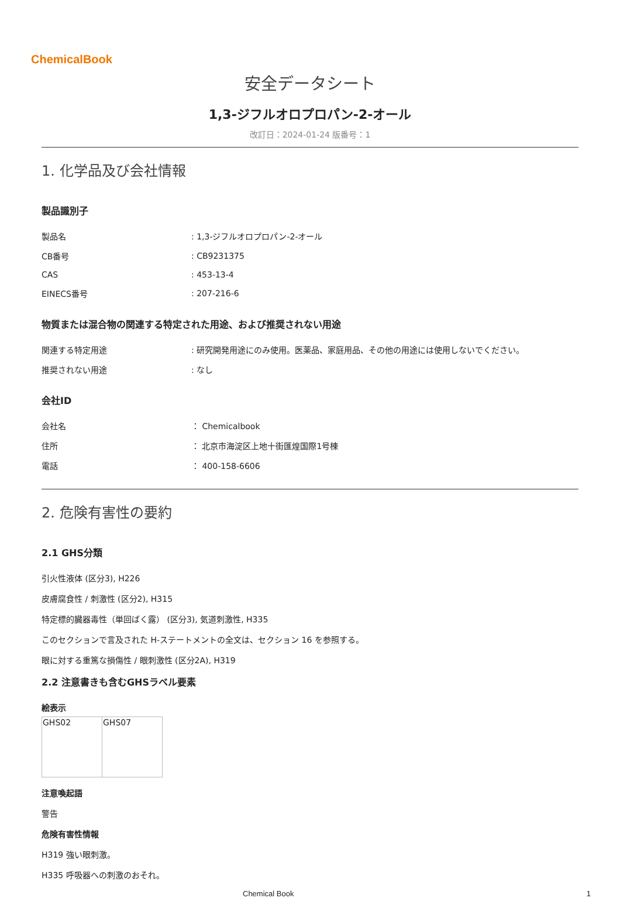ChemicalBook
安全データシート
1,3-ジフルオロプロパン-2-オール
改訂日：2024-01-24 版番号：1
1. 化学品及び会社情報
製品識別子
| 製品名 | : 1,3-ジフルオロプロパン-2-オール |
| CB番号 | : CB9231375 |
| CAS | : 453-13-4 |
| EINECS番号 | : 207-216-6 |
物質または混合物の関連する特定された用途、および推奨されない用途
| 関連する特定用途 | : 研究開発用途にのみ使用。医薬品、家庭用品、その他の用途には使用しないでください。 |
| 推奨されない用途 | : なし |
会社ID
| 会社名 | ： Chemicalbook |
| 住所 | ： 北京市海淀区上地十街匯煌国際1号棟 |
| 電話 | ： 400-158-6606 |
2. 危険有害性の要約
2.1 GHS分類
引火性液体 (区分3), H226
皮膚腐食性 / 刺激性 (区分2), H315
特定標的臓器毒性（単回ばく露） (区分3), 気道刺激性, H335
このセクションで言及された H-ステートメントの全文は、セクション 16 を参照する。
眼に対する重篤な損傷性 / 眼刺激性 (区分2A), H319
2.2 注意書きも含むGHSラベル要素
絵表示
| GHS02 | GHS07 |
注意喚起語
警告
危険有害性情報
H319 強い眼刺激。
H335 呼吸器への刺激のおそれ。
Chemical Book 1